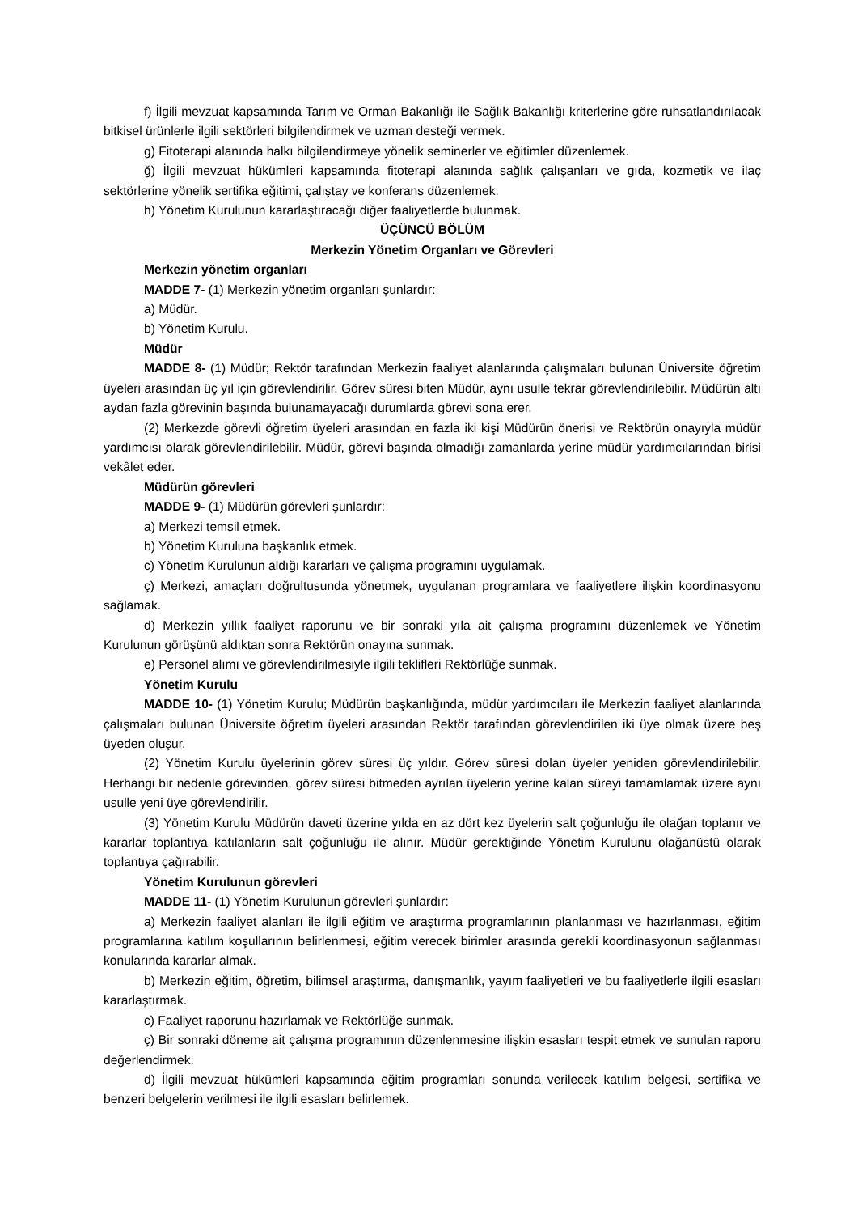f) İlgili mevzuat kapsamında Tarım ve Orman Bakanlığı ile Sağlık Bakanlığı kriterlerine göre ruhsatlandırılacak bitkisel ürünlerle ilgili sektörleri bilgilendirmek ve uzman desteği vermek.
g) Fitoterapi alanında halkı bilgilendirmeye yönelik seminerler ve eğitimler düzenlemek.
ğ) İlgili mevzuat hükümleri kapsamında fitoterapi alanında sağlık çalışanları ve gıda, kozmetik ve ilaç sektörlerine yönelik sertifika eğitimi, çalıştay ve konferans düzenlemek.
h) Yönetim Kurulunun kararlaştıracağı diğer faaliyetlerde bulunmak.
ÜÇÜNCÜ BÖLÜM
Merkezin Yönetim Organları ve Görevleri
Merkezin yönetim organları
MADDE 7- (1) Merkezin yönetim organları şunlardır:
a) Müdür.
b) Yönetim Kurulu.
Müdür
MADDE 8- (1) Müdür; Rektör tarafından Merkezin faaliyet alanlarında çalışmaları bulunan Üniversite öğretim üyeleri arasından üç yıl için görevlendirilir. Görev süresi biten Müdür, aynı usulle tekrar görevlendirilebilir. Müdürün altı aydan fazla görevinin başında bulunamayacağı durumlarda görevi sona erer.
(2) Merkezde görevli öğretim üyeleri arasından en fazla iki kişi Müdürün önerisi ve Rektörün onayıyla müdür yardımcısı olarak görevlendirilebilir. Müdür, görevi başında olmadığı zamanlarda yerine müdür yardımcılarından birisi vekâlet eder.
Müdürün görevleri
MADDE 9- (1) Müdürün görevleri şunlardır:
a) Merkezi temsil etmek.
b) Yönetim Kuruluna başkanlık etmek.
c) Yönetim Kurulunun aldığı kararları ve çalışma programını uygulamak.
ç) Merkezi, amaçları doğrultusunda yönetmek, uygulanan programlara ve faaliyetlere ilişkin koordinasyonu sağlamak.
d) Merkezin yıllık faaliyet raporunu ve bir sonraki yıla ait çalışma programını düzenlemek ve Yönetim Kurulunun görüşünü aldıktan sonra Rektörün onayına sunmak.
e) Personel alımı ve görevlendirilmesiyle ilgili teklifleri Rektörlüğe sunmak.
Yönetim Kurulu
MADDE 10- (1) Yönetim Kurulu; Müdürün başkanlığında, müdür yardımcıları ile Merkezin faaliyet alanlarında çalışmaları bulunan Üniversite öğretim üyeleri arasından Rektör tarafından görevlendirilen iki üye olmak üzere beş üyeden oluşur.
(2) Yönetim Kurulu üyelerinin görev süresi üç yıldır. Görev süresi dolan üyeler yeniden görevlendirilebilir. Herhangi bir nedenle görevinden, görev süresi bitmeden ayrılan üyelerin yerine kalan süreyi tamamlamak üzere aynı usulle yeni üye görevlendirilir.
(3) Yönetim Kurulu Müdürün daveti üzerine yılda en az dört kez üyelerin salt çoğunluğu ile olağan toplanır ve kararlar toplantıya katılanların salt çoğunluğu ile alınır. Müdür gerektiğinde Yönetim Kurulunu olağanüstü olarak toplantıya çağırabilir.
Yönetim Kurulunun görevleri
MADDE 11- (1) Yönetim Kurulunun görevleri şunlardır:
a) Merkezin faaliyet alanları ile ilgili eğitim ve araştırma programlarının planlanması ve hazırlanması, eğitim programlarına katılım koşullarının belirlenmesi, eğitim verecek birimler arasında gerekli koordinasyonun sağlanması konularında kararlar almak.
b) Merkezin eğitim, öğretim, bilimsel araştırma, danışmanlık, yayım faaliyetleri ve bu faaliyetlerle ilgili esasları kararlaştırmak.
c) Faaliyet raporunu hazırlamak ve Rektörlüğe sunmak.
ç) Bir sonraki döneme ait çalışma programının düzenlenmesine ilişkin esasları tespit etmek ve sunulan raporu değerlendirmek.
d) İlgili mevzuat hükümleri kapsamında eğitim programları sonunda verilecek katılım belgesi, sertifika ve benzeri belgelerin verilmesi ile ilgili esasları belirlemek.